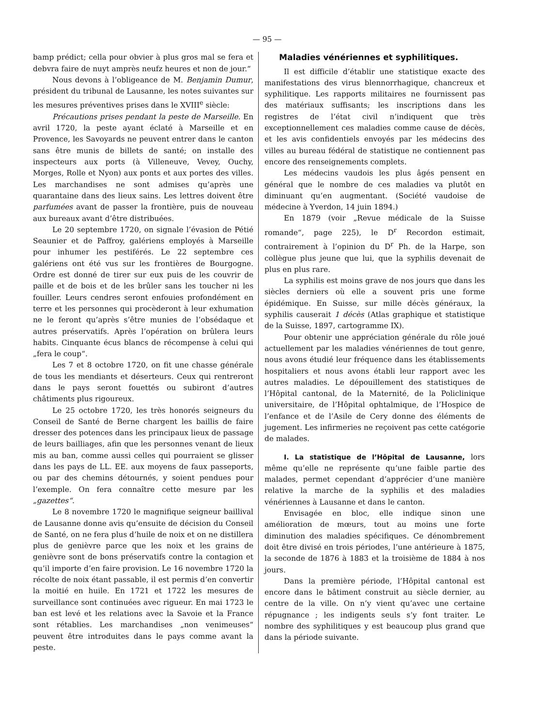— 95 —
bamp prédict; cella pour obvier à plus gros mal se fera et debvra faire de nuyt amprès neufz heures et non de jour.“
Nous devons à l’obligeance de M. Benjamin Dumur, président du tribunal de Lausanne, les notes suivantes sur les mesures préventives prises dans le XVIII<sup>e</sup> siècle:
Précautions prises pendant la peste de Marseille. En avril 1720, la peste ayant éclaté à Marseille et en Provence, les Savoyards ne peuvent entrer dans le canton sans être munis de billets de santé; on installe des inspecteurs aux ports (à Villeneuve, Vevey, Ouchy, Morges, Rolle et Nyon) aux ponts et aux portes des villes. Les marchandises ne sont admises qu’après une quarantaine dans des lieux sains. Les lettres doivent être parfumées avant de passer la frontière, puis de nouveau aux bureaux avant d’être distribuées.
Le 20 septembre 1720, on signale l’évasion de Pétié Seaunier et de Paffroy, galériens employés à Marseille pour inhumer les pestiférés. Le 22 septembre ces galériens ont été vus sur les frontières de Bourgogne. Ordre est donné de tirer sur eux puis de les couvrir de paille et de bois et de les brûler sans les toucher ni les fouiller. Leurs cendres seront enfouies profondément en terre et les personnes qui procèderont à leur exhumation ne le feront qu’après s’être munies de l’obsédaque et autres préservatifs. Après l’opération on brûlera leurs habits. Cinquante écus blancs de récompense à celui qui „fera le coup“.
Les 7 et 8 octobre 1720, on fit une chasse générale de tous les mendiants et déserteurs. Ceux qui rentreront dans le pays seront fouettés ou subiront d’autres châtiments plus rigoureux.
Le 25 octobre 1720, les très honorés seigneurs du Conseil de Santé de Berne chargent les baillis de faire dresser des potences dans les principaux lieux de passage de leurs bailliages, afin que les personnes venant de lieux mis au ban, comme aussi celles qui pourraient se glisser dans les pays de LL. EE. aux moyens de faux passeports, ou par des chemins détournés, y soient pendues pour l’exemple. On fera connaître cette mesure par les „gazettes“.
Le 8 novembre 1720 le magnifique seigneur baillival de Lausanne donne avis qu’ensuite de décision du Conseil de Santé, on ne fera plus d’huile de noix et on ne distillera plus de genièvre parce que les noix et les grains de genièvre sont de bons préservatifs contre la contagion et qu’il importe d’en faire provision. Le 16 novembre 1720 la récolte de noix étant passable, il est permis d’en convertir la moitié en huile. En 1721 et 1722 les mesures de surveillance sont continuées avec rigueur. En mai 1723 le ban est levé et les relations avec la Savoie et la France sont rétablies. Les marchandises „non venimeuses“ peuvent être introduites dans le pays comme avant la peste.
Maladies vénériennes et syphilitiques.
Il est difficile d’établir une statistique exacte des manifestations des virus blennorrhagique, chancreux et syphilitique. Les rapports militaires ne fournissent pas des matériaux suffisants; les inscriptions dans les registres de l’état civil n’indiquent que très exceptionnellement ces maladies comme cause de décès, et les avis confidentiels envoyés par les médecins des villes au bureau fédéral de statistique ne contiennent pas encore des renseignements complets.
Les médecins vaudois les plus âgés pensent en général que le nombre de ces maladies va plutôt en diminuant qu’en augmentant. (Société vaudoise de médecine à Yverdon, 14 juin 1894.)
En 1879 (voir „Revue médicale de la Suisse romande“, page 225), le D<sup>r</sup> Recordon estimait, contrairement à l’opinion du D<sup>r</sup> Ph. de la Harpe, son collègue plus jeune que lui, que la syphilis devenait de plus en plus rare.
La syphilis est moins grave de nos jours que dans les siècles derniers où elle a souvent pris une forme épidémique. En Suisse, sur mille décès généraux, la syphilis causerait 1 décès (Atlas graphique et statistique de la Suisse, 1897, cartogramme IX).
Pour obtenir une appréciation générale du rôle joué actuellement par les maladies vénériennes de tout genre, nous avons étudié leur fréquence dans les établissements hospitaliers et nous avons établi leur rapport avec les autres maladies. Le dépouillement des statistiques de l’Hôpital cantonal, de la Maternité, de la Policlinique universitaire, de l’Hôpital ophtalmique, de l’Hospice de l’enfance et de l’Asile de Cery donne des éléments de jugement. Les infirmeries ne reçoivent pas cette catégorie de malades.
I. La statistique de l’Hôpital de Lausanne, lors même qu’elle ne représente qu’une faible partie des malades, permet cependant d’apprécier d’une manière relative la marche de la syphilis et des maladies vénériennes à Lausanne et dans le canton.
Envisagée en bloc, elle indique sinon une amélioration de mœurs, tout au moins une forte diminution des maladies spécifiques. Ce dénombrement doit être divisé en trois périodes, l’une antérieure à 1875, la seconde de 1876 à 1883 et la troisième de 1884 à nos jours.
Dans la première période, l’Hôpital cantonal est encore dans le bâtiment construit au siècle dernier, au centre de la ville. On n’y vient qu’avec une certaine répugnance ; les indigents seuls s’y font traiter. Le nombre des syphilitiques y est beaucoup plus grand que dans la période suivante.